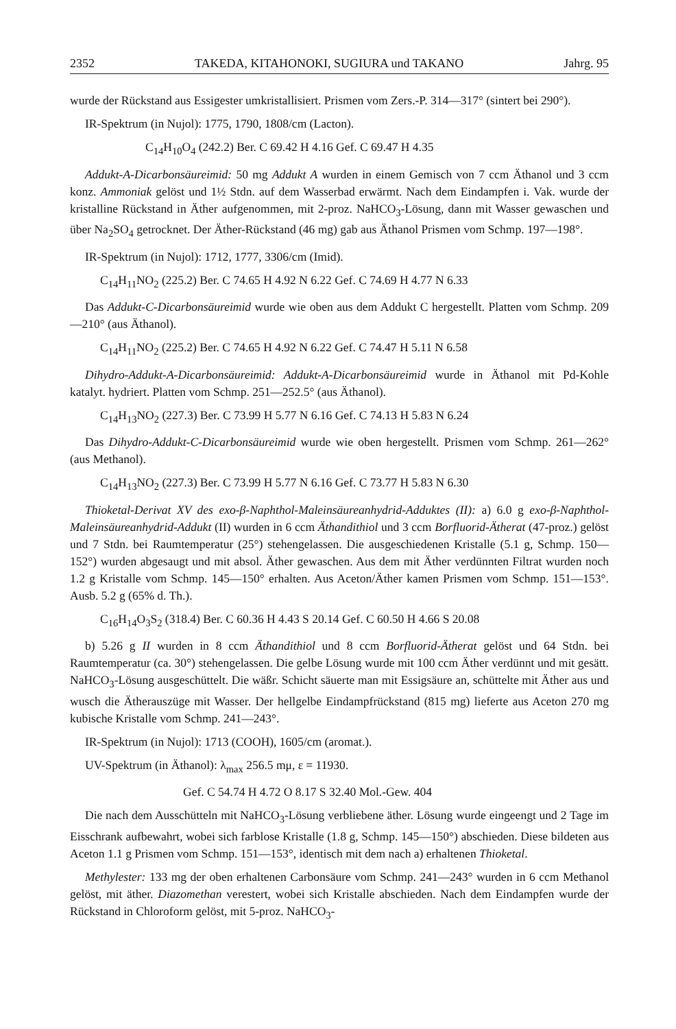2352 TAKEDA, KITAHONOKI, SUGIURA und TAKANO Jahrg. 95
wurde der Rückstand aus Essigester umkristallisiert. Prismen vom Zers.-P. 314—317° (sintert bei 290°).
IR-Spektrum (in Nujol): 1775, 1790, 1808/cm (Lacton).
C<sub>14</sub>H<sub>10</sub>O<sub>4</sub> (242.2) Ber. C 69.42 H 4.16 Gef. C 69.47 H 4.35
Addukt-A-Dicarbonsäureimid: 50 mg Addukt A wurden in einem Gemisch von 7 ccm Äthanol und 3 ccm konz. Ammoniak gelöst und 1½ Stdn. auf dem Wasserbad erwärmt. Nach dem Eindampfen i. Vak. wurde der kristalline Rückstand in Äther aufgenommen, mit 2-proz. NaHCO<sub>3</sub>-Lösung, dann mit Wasser gewaschen und über Na<sub>2</sub>SO<sub>4</sub> getrocknet. Der Äther-Rückstand (46 mg) gab aus Äthanol Prismen vom Schmp. 197—198°.
IR-Spektrum (in Nujol): 1712, 1777, 3306/cm (Imid).
C<sub>14</sub>H<sub>11</sub>NO<sub>2</sub> (225.2) Ber. C 74.65 H 4.92 N 6.22 Gef. C 74.69 H 4.77 N 6.33
Das Addukt-C-Dicarbonsäureimid wurde wie oben aus dem Addukt C hergestellt. Platten vom Schmp. 209—210° (aus Äthanol).
C<sub>14</sub>H<sub>11</sub>NO<sub>2</sub> (225.2) Ber. C 74.65 H 4.92 N 6.22 Gef. C 74.47 H 5.11 N 6.58
Dihydro-Addukt-A-Dicarbonsäureimid: Addukt-A-Dicarbonsäureimid wurde in Äthanol mit Pd-Kohle katalyt. hydriert. Platten vom Schmp. 251—252.5° (aus Äthanol).
C<sub>14</sub>H<sub>13</sub>NO<sub>2</sub> (227.3) Ber. C 73.99 H 5.77 N 6.16 Gef. C 74.13 H 5.83 N 6.24
Das Dihydro-Addukt-C-Dicarbonsäureimid wurde wie oben hergestellt. Prismen vom Schmp. 261—262° (aus Methanol).
C<sub>14</sub>H<sub>13</sub>NO<sub>2</sub> (227.3) Ber. C 73.99 H 5.77 N 6.16 Gef. C 73.77 H 5.83 N 6.30
Thioketal-Derivat XV des exo-β-Naphthol-Maleinsäureanhydrid-Adduktes (II): a) 6.0 g exo-β-Naphthol-Maleinsäureanhydrid-Addukt (II) wurden in 6 ccm Äthandithiol und 3 ccm Borfluorid-Ätherat (47-proz.) gelöst und 7 Stdn. bei Raumtemperatur (25°) stehengelassen. Die ausgeschiedenen Kristalle (5.1 g, Schmp. 150—152°) wurden abgesaugt und mit absol. Äther gewaschen. Aus dem mit Äther verdünnten Filtrat wurden noch 1.2 g Kristalle vom Schmp. 145—150° erhalten. Aus Aceton/Äther kamen Prismen vom Schmp. 151—153°. Ausb. 5.2 g (65% d. Th.).
C<sub>16</sub>H<sub>14</sub>O<sub>3</sub>S<sub>2</sub> (318.4) Ber. C 60.36 H 4.43 S 20.14 Gef. C 60.50 H 4.66 S 20.08
b) 5.26 g II wurden in 8 ccm Äthandithiol und 8 ccm Borfluorid-Ätherat gelöst und 64 Stdn. bei Raumtemperatur (ca. 30°) stehengelassen. Die gelbe Lösung wurde mit 100 ccm Äther verdünnt und mit gesätt. NaHCO<sub>3</sub>-Lösung ausgeschüttelt. Die wäßr. Schicht säuerte man mit Essigsäure an, schüttelte mit Äther aus und wusch die Ätherauszüge mit Wasser. Der hellgelbe Eindampfrückstand (815 mg) lieferte aus Aceton 270 mg kubische Kristalle vom Schmp. 241—243°.
IR-Spektrum (in Nujol): 1713 (COOH), 1605/cm (aromat.).
UV-Spektrum (in Äthanol): λ<sub>max</sub> 256.5 mμ, ε = 11930.
Gef. C 54.74 H 4.72 O 8.17 S 32.40 Mol.-Gew. 404
Die nach dem Ausschütteln mit NaHCO<sub>3</sub>-Lösung verbliebene äther. Lösung wurde eingeengt und 2 Tage im Eisschrank aufbewahrt, wobei sich farblose Kristalle (1.8 g, Schmp. 145—150°) abschieden. Diese bildeten aus Aceton 1.1 g Prismen vom Schmp. 151—153°, identisch mit dem nach a) erhaltenen Thioketal.
Methylester: 133 mg der oben erhaltenen Carbonsäure vom Schmp. 241—243° wurden in 6 ccm Methanol gelöst, mit äther. Diazomethan verestert, wobei sich Kristalle abschieden. Nach dem Eindampfen wurde der Rückstand in Chloroform gelöst, mit 5-proz. NaHCO<sub>3</sub>-